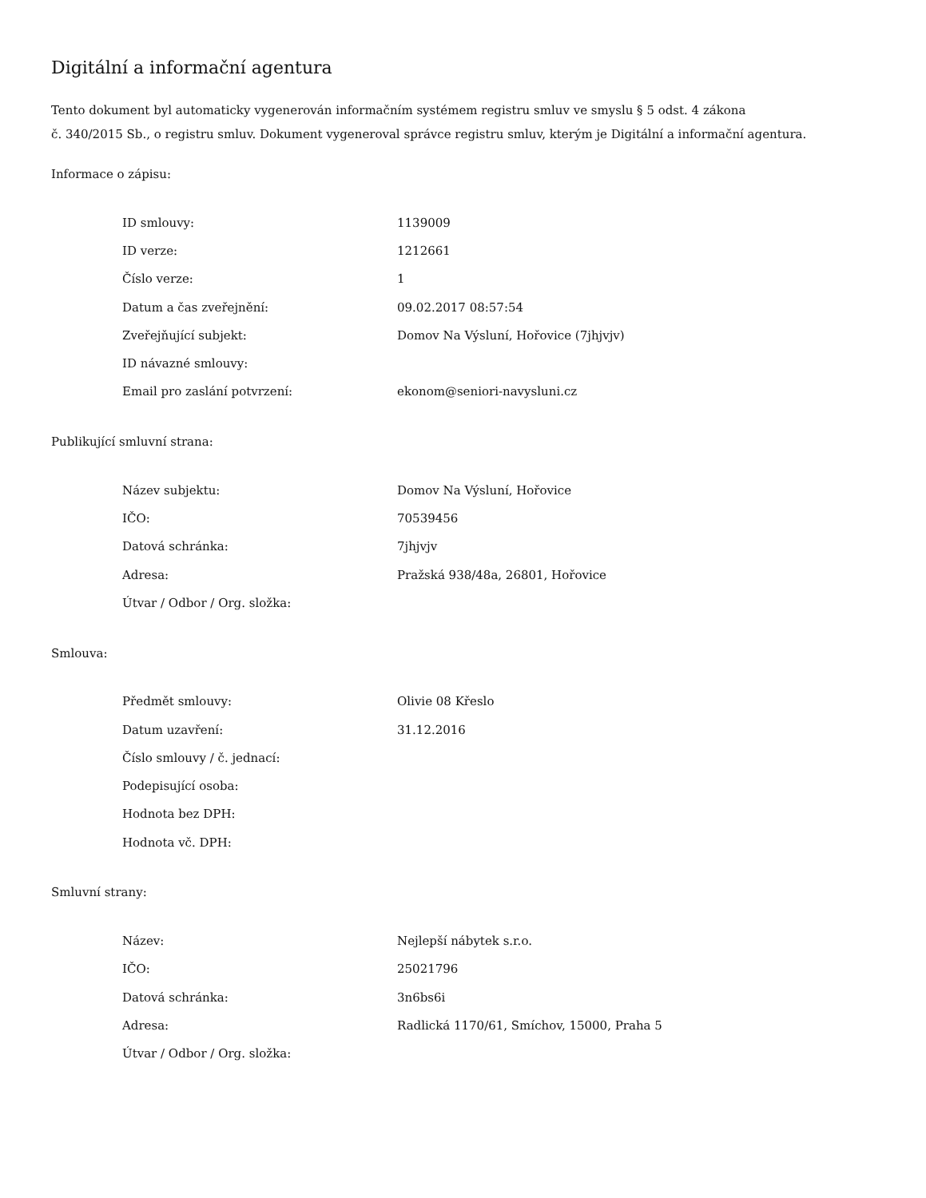Digitální a informační agentura
Tento dokument byl automaticky vygenerován informačním systémem registru smluv ve smyslu § 5 odst. 4 zákona
č. 340/2015 Sb., o registru smluv. Dokument vygeneroval správce registru smluv, kterým je Digitální a informační agentura.
Informace o zápisu:
| ID smlouvy: | 1139009 |
| ID verze: | 1212661 |
| Číslo verze: | 1 |
| Datum a čas zveřejnění: | 09.02.2017 08:57:54 |
| Zveřejňující subjekt: | Domov Na Výsluní, Hořovice (7jhjvjv) |
| ID návazné smlouvy: | |
| Email pro zaslání potvrzení: | ekonom@seniori-navysluni.cz |
Publikující smluvní strana:
| Název subjektu: | Domov Na Výsluní, Hořovice |
| IČO: | 70539456 |
| Datová schránka: | 7jhjvjv |
| Adresa: | Pražská 938/48a, 26801, Hořovice |
| Útvar / Odbor / Org. složka: | |
Smlouva:
| Předmět smlouvy: | Olivie 08 Křeslo |
| Datum uzavření: | 31.12.2016 |
| Číslo smlouvy / č. jednací: | |
| Podepisující osoba: | |
| Hodnota bez DPH: | |
| Hodnota vč. DPH: | |
Smluvní strany:
| Název: | Nejlepší nábytek s.r.o. |
| IČO: | 25021796 |
| Datová schránka: | 3n6bs6i |
| Adresa: | Radlická 1170/61, Smíchov, 15000, Praha 5 |
| Útvar / Odbor / Org. složka: | |